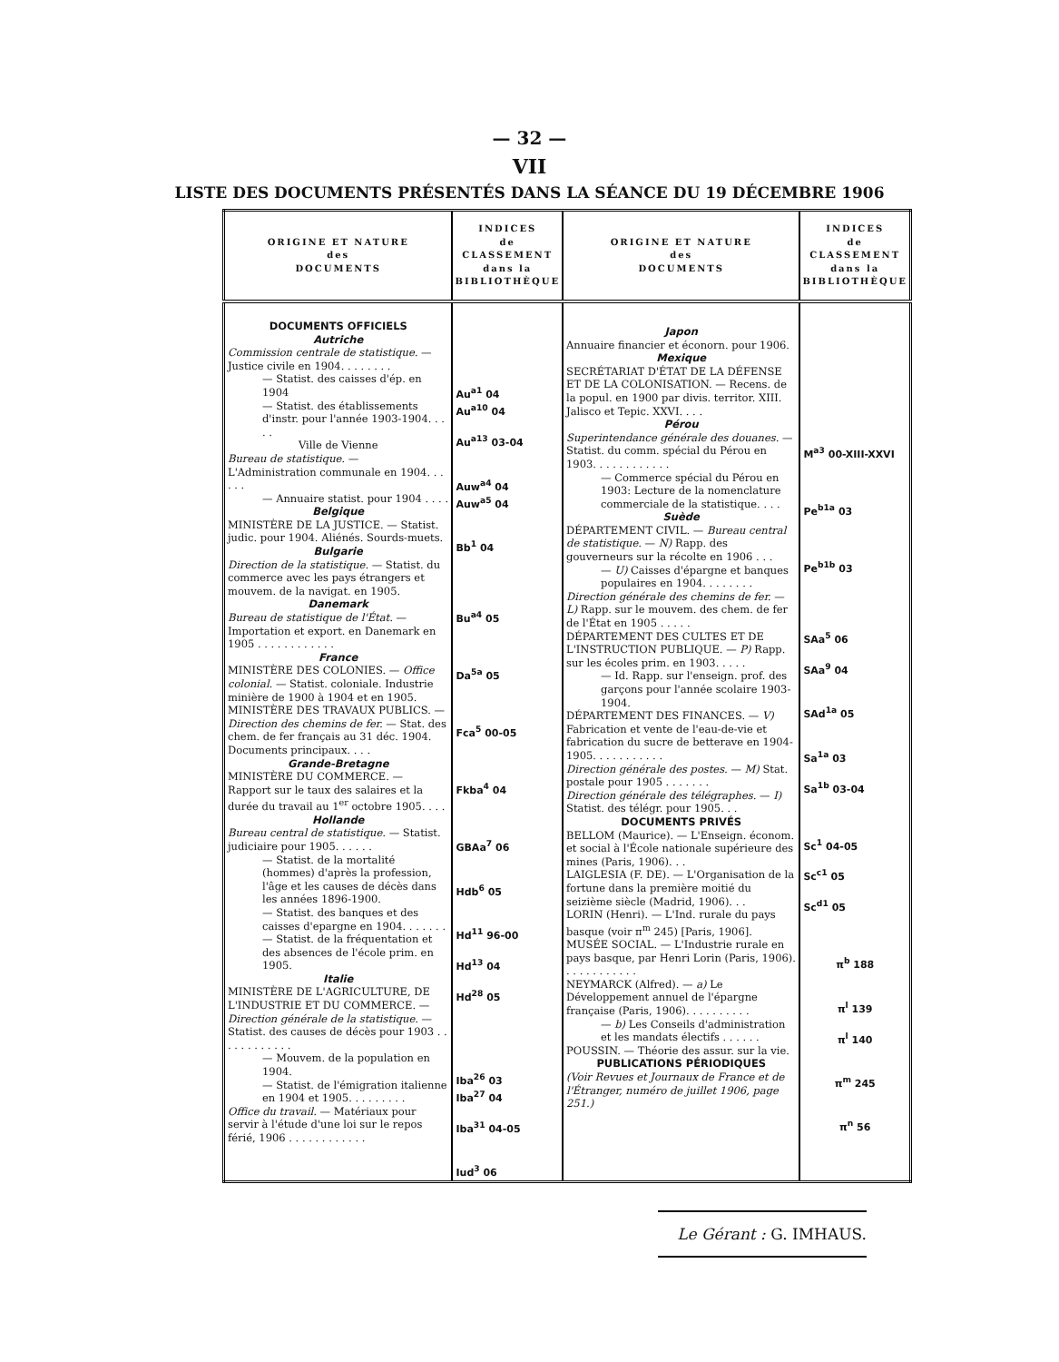— 32 —
VII
LISTE DES DOCUMENTS PRÉSENTÉS DANS LA SÉANCE DU 19 DÉCEMBRE 1906
| ORIGINE ET NATURE des DOCUMENTS | INDICES de CLASSEMENT dans la BIBLIOTHÈQUE | ORIGINE ET NATURE des DOCUMENTS | INDICES de CLASSEMENT dans la BIBLIOTHÈQUE |
| --- | --- | --- | --- |
| DOCUMENTS OFFICIELS Autriche Commission centrale de statistique. — Justice civile en 1904. . . . . . . . — Statist. des caisses d'ép. en 1904 — Statist. des établissements d'instr. pour l'année 1903-1904. . . . . Ville de Vienne Bureau de statistique. — L'Administration communale en 1904. . . . . . — Annuaire statist. pour 1904 . . . . Belgique MINISTÈRE DE LA JUSTICE. — Statist. judic. pour 1904. Aliénés. Sourds-muets. Bulgarie Direction de la statistique. — Statist. du commerce avec les pays étrangers et mouvem. de la navigat. en 1905. Danemark Bureau de statistique de l'État. — Importation et export. en Danemark en 1905 . . . . . . . . . . . . France MINISTÈRE DES COLONIES. — Office colonial. — Statist. coloniale. Industrie minière de 1900 à 1904 et en 1905. MINISTÈRE DES TRAVAUX PUBLICS. — Direction des chemins de fer. — Stat. des chem. de fer français au 31 déc. 1904. Documents principaux. . . . Grande-Bretagne MINISTÈRE DU COMMERCE. — Rapport sur le taux des salaires et la durée du travail au 1<sup>er</sup> octobre 1905. . . . Hollande Bureau central de statistique. — Statist. judiciaire pour 1905. . . . . . — Statist. de la mortalité (hommes) d'après la profession, l'âge et les causes de décès dans les années 1896-1900. — Statist. des banques et des caisses d'epargne en 1904. . . . . . . — Statist. de la fréquentation et des absences de l'école prim. en 1905. Italie MINISTÈRE DE L'AGRICULTURE, DE L'INDUSTRIE ET DU COMMERCE. — Direction générale de la statistique. — Statist. des causes de décès pour 1903 . . . . . . . . . . . . — Mouvem. de la population en 1904. — Statist. de l'émigration italienne en 1904 et 1905. . . . . . . . . Office du travail. — Matériaux pour servir à l'étude d'une loi sur le repos férié, 1906 . . . . . . . . . . . . | Au<sup>a1</sup> 04 Au<sup>a10</sup> 04 Au<sup>a13</sup> 03-04 Auw<sup>a4</sup> 04 Auw<sup>a5</sup> 04 Bb<sup>1</sup> 04 Bu<sup>a4</sup> 05 Da<sup>5a</sup> 05 Fca<sup>5</sup> 00-05 Fkba<sup>4</sup> 04 GBAa<sup>7</sup> 06 Hdb<sup>6</sup> 05 Hd<sup>11</sup> 96-00 Hd<sup>13</sup> 04 Hd<sup>28</sup> 05 Iba<sup>26</sup> 03 Iba<sup>27</sup> 04 Iba<sup>31</sup> 04-05 Iud<sup>3</sup> 06 | Japon Annuaire financier et éconorn. pour 1906. Mexique SECRÉTARIAT D'ÉTAT DE LA DÉFENSE ET DE LA COLONISATION. — Recens. de la popul. en 1900 par divis. territor. XIII. Jalisco et Tepic. XXVI. . . . Pérou Superintendance générale des douanes. — Statist. du comm. spécial du Pérou en 1903. . . . . . . . . . . . — Commerce spécial du Pérou en 1903: Lecture de la nomenclature commerciale de la statistique. . . . Suède DÉPARTEMENT CIVIL. — Bureau central de statistique. — N) Rapp. des gouverneurs sur la récolte en 1906 . . . — U) Caisses d'épargne et banques populaires en 1904. . . . . . . . Direction générale des chemins de fer. — L) Rapp. sur le mouvem. des chem. de fer de l'État en 1905 . . . . . DÉPARTEMENT DES CULTES ET DE L'INSTRUCTION PUBLIQUE. — P) Rapp. sur les écoles prim. en 1903. . . . . — Id. Rapp. sur l'enseign. prof. des garçons pour l'année scolaire 1903-1904. DÉPARTEMENT DES FINANCES. — V) Fabrication et vente de l'eau-de-vie et fabrication du sucre de betterave en 1904-1905. . . . . . . . . . . Direction générale des postes. — M) Stat. postale pour 1905 . . . . . . . Direction générale des télégraphes. — I) Statist. des télégr. pour 1905. . . DOCUMENTS PRIVÉS BELLOM (Maurice). — L'Enseign. économ. et social à l'École nationale supérieure des mines (Paris, 1906). . . LAIGLESIA (F. DE). — L'Organisation de la fortune dans la première moitié du seizième siècle (Madrid, 1906). . . LORIN (Henri). — L'Ind. rurale du pays basque (voir π<sup>m</sup> 245) [Paris, 1906]. MUSÉE SOCIAL. — L'Industrie rurale en pays basque, par Henri Lorin (Paris, 1906). . . . . . . . . . . . NEYMARCK (Alfred). — a) Le Développement annuel de l'épargne française (Paris, 1906). . . . . . . . . . — b) Les Conseils d'administration et les mandats électifs . . . . . . POUSSIN. — Théorie des assur. sur la vie. PUBLICATIONS PÉRIODIQUES (Voir Revues et Journaux de France et de l'Étranger, numéro de juillet 1906, page 251.) | M<sup>a3</sup> 00-XIII-XXVI Pe<sup>b1a</sup> 03 Pe<sup>b1b</sup> 03 SAa<sup>5</sup> 06 SAa<sup>9</sup> 04 SAd<sup>1a</sup> 05 Sa<sup>1a</sup> 03 Sa<sup>1b</sup> 03-04 Sc<sup>1</sup> 04-05 Sc<sup>c1</sup> 05 Sc<sup>d1</sup> 05 π<sup>b</sup> 188 π<sup>l</sup> 139 π<sup>l</sup> 140 π<sup>m</sup> 245 π<sup>n</sup> 56 |
Le Gérant : G. IMHAUS.